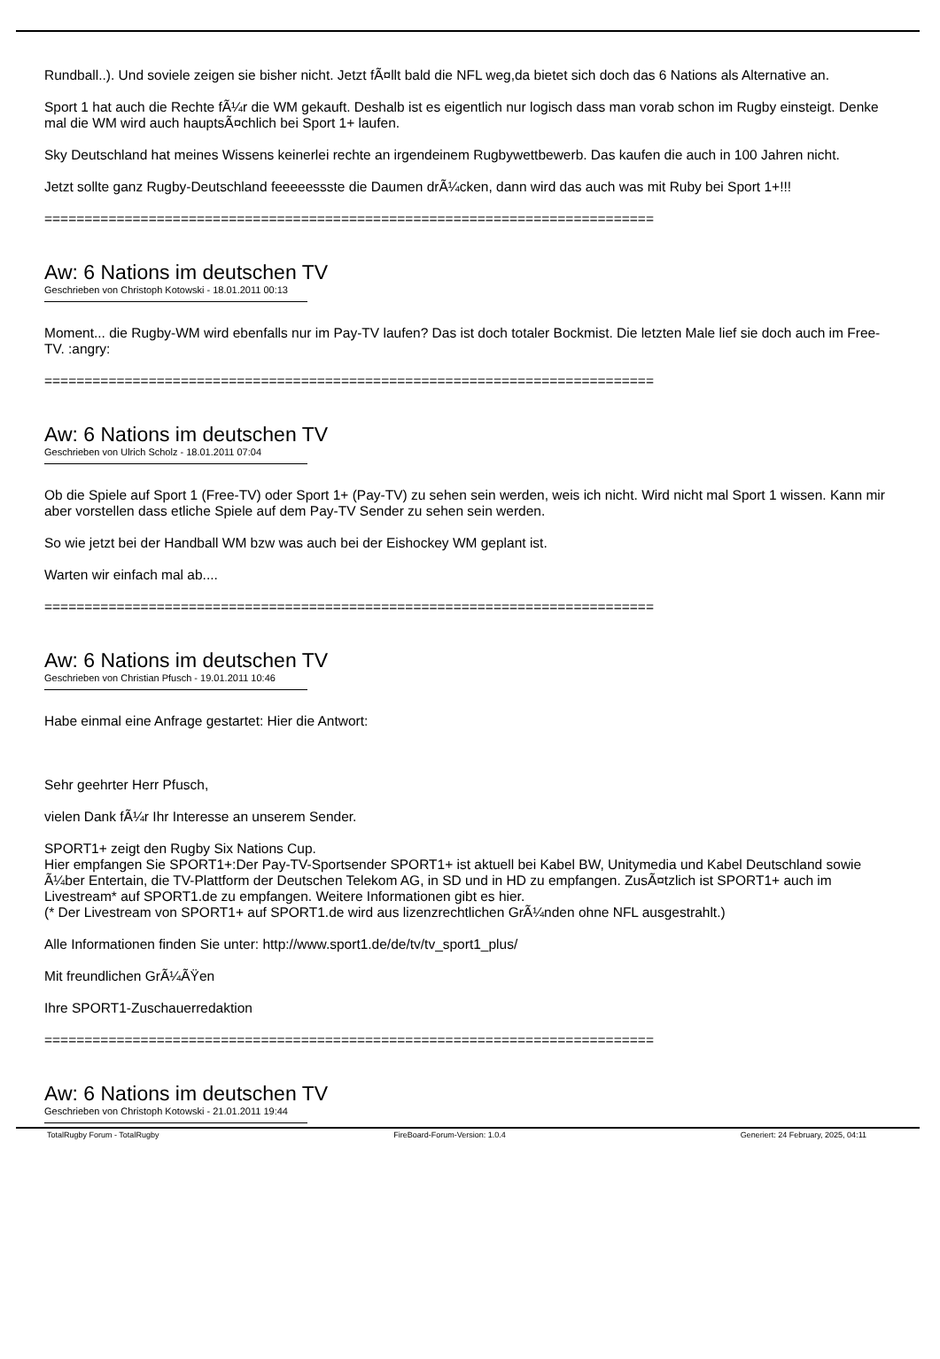Rundball..). Und soviele zeigen sie bisher nicht. Jetzt fÃ¤llt bald die NFL weg,da bietet sich doch das 6 Nations als Alternative an.
Sport 1 hat auch die Rechte fÃ¼r die WM gekauft. Deshalb ist es eigentlich nur logisch dass man vorab schon im Rugby einsteigt. Denke mal die WM wird auch hauptsÃ¤chlich bei Sport 1+ laufen.
Sky Deutschland hat meines Wissens keinerlei rechte an irgendeinem Rugbywettbewerb. Das kaufen die auch in 100 Jahren nicht.
Jetzt sollte ganz Rugby-Deutschland feeeeessste die Daumen drÃ¼cken, dann wird das auch was mit Ruby bei Sport 1+!!!
============================================================================
Aw: 6 Nations im deutschen TV
Geschrieben von Christoph Kotowski - 18.01.2011 00:13
Moment... die Rugby-WM wird ebenfalls nur im Pay-TV laufen? Das ist doch totaler Bockmist. Die letzten Male lief sie doch auch im Free-TV. :angry:
============================================================================
Aw: 6 Nations im deutschen TV
Geschrieben von Ulrich Scholz - 18.01.2011 07:04
Ob die Spiele auf Sport 1 (Free-TV) oder Sport 1+ (Pay-TV) zu sehen sein werden, weis ich nicht. Wird nicht mal Sport 1 wissen. Kann mir aber vorstellen dass etliche Spiele auf dem Pay-TV Sender zu sehen sein werden.
So wie jetzt bei der Handball WM bzw was auch bei der Eishockey WM geplant ist.
Warten wir einfach mal ab....
============================================================================
Aw: 6 Nations im deutschen TV
Geschrieben von Christian Pfusch - 19.01.2011 10:46
Habe einmal eine Anfrage gestartet: Hier die Antwort:
Sehr geehrter Herr Pfusch,
vielen Dank fÃ¼r Ihr Interesse an unserem Sender.
SPORT1+ zeigt den Rugby Six Nations Cup.
Hier empfangen Sie SPORT1+:Der Pay-TV-Sportsender SPORT1+ ist aktuell bei Kabel BW, Unitymedia und Kabel Deutschland sowie Ã¼ber Entertain, die TV-Plattform der Deutschen Telekom AG, in SD und in HD zu empfangen. ZusÃ¤tzlich ist SPORT1+ auch im Livestream* auf SPORT1.de zu empfangen. Weitere Informationen gibt es hier.
(* Der Livestream von SPORT1+ auf SPORT1.de wird aus lizenzrechtlichen GrÃ¼nden ohne NFL ausgestrahlt.)
Alle Informationen finden Sie unter: http://www.sport1.de/de/tv/tv_sport1_plus/
Mit freundlichen GrÃ¼ÃŸen
Ihre SPORT1-Zuschauerredaktion
============================================================================
Aw: 6 Nations im deutschen TV
Geschrieben von Christoph Kotowski - 21.01.2011 19:44
TotalRugby Forum - TotalRugby FireBoard-Forum-Version: 1.0.4 Generiert: 24 February, 2025, 04:11